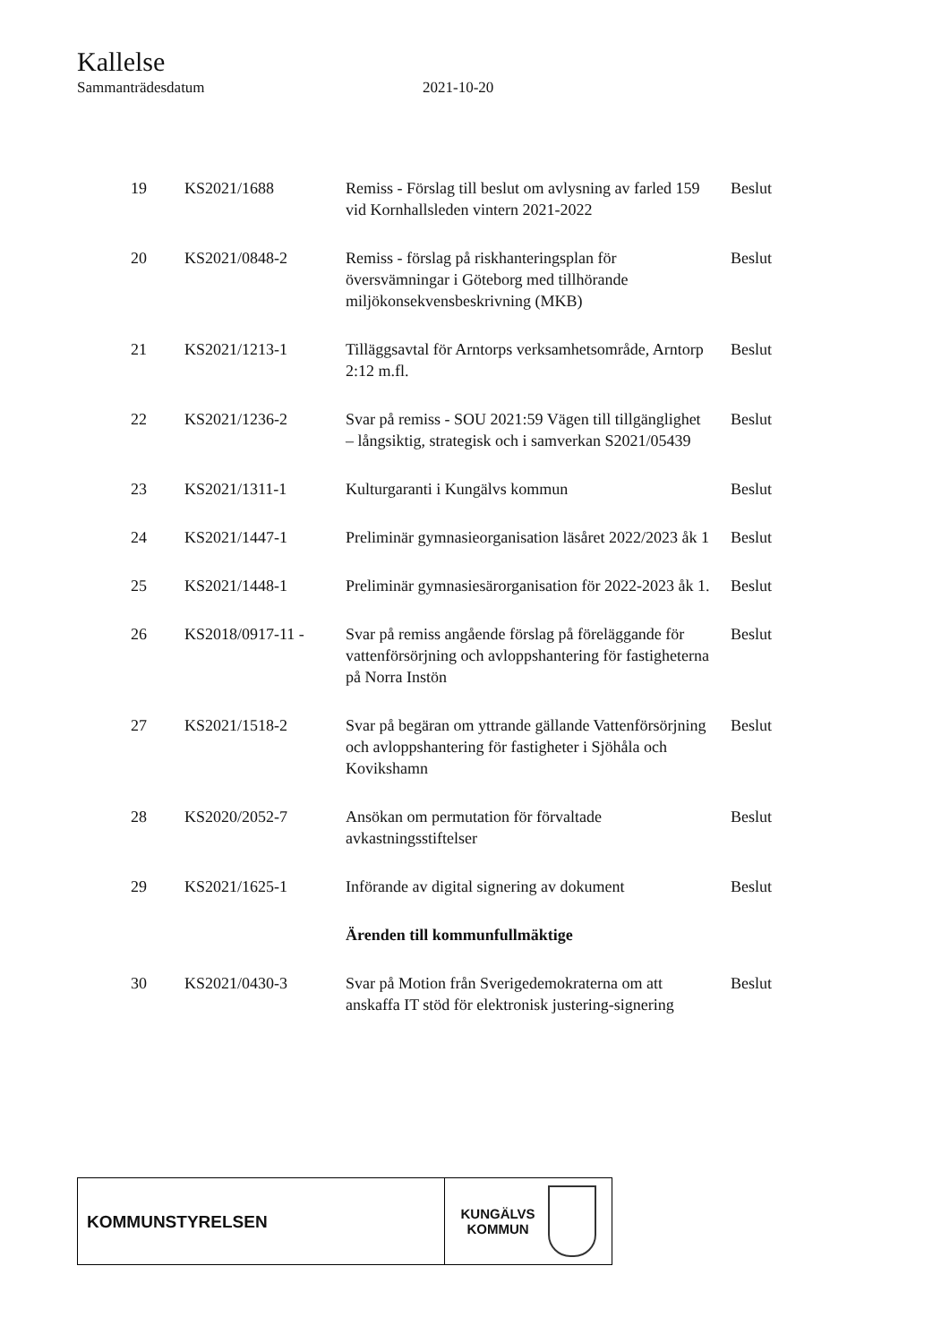Kallelse
Sammanträdesdatum 2021-10-20
| 19 | KS2021/1688 | Remiss - Förslag till beslut om avlysning av farled 159 vid Kornhallsleden vintern 2021-2022 | Beslut |
| 20 | KS2021/0848-2 | Remiss - förslag på riskhanteringsplan för översvämningar i Göteborg med tillhörande miljökonsekvensbeskrivning (MKB) | Beslut |
| 21 | KS2021/1213-1 | Tilläggsavtal för Arntorps verksamhetsområde, Arntorp 2:12 m.fl. | Beslut |
| 22 | KS2021/1236-2 | Svar på remiss - SOU 2021:59 Vägen till tillgänglighet – långsiktig, strategisk och i samverkan S2021/05439 | Beslut |
| 23 | KS2021/1311-1 | Kulturgaranti i Kungälvs kommun | Beslut |
| 24 | KS2021/1447-1 | Preliminär gymnasieorganisation läsåret 2022/2023 åk 1 | Beslut |
| 25 | KS2021/1448-1 | Preliminär gymnasiesärorganisation för 2022-2023 åk 1. | Beslut |
| 26 | KS2018/0917-11 - | Svar på remiss angående förslag på föreläggande för vattenförsörjning och avloppshantering för fastigheterna på Norra Instön | Beslut |
| 27 | KS2021/1518-2 | Svar på begäran om yttrande gällande Vattenförsörjning och avloppshantering för fastigheter i Sjöhåla och Kovikshamn | Beslut |
| 28 | KS2020/2052-7 | Ansökan om permutation för förvaltade avkastningsstiftelser | Beslut |
| 29 | KS2021/1625-1 | Införande av digital signering av dokument | Beslut |
| | | Ärenden till kommunfullmäktige | |
| 30 | KS2021/0430-3 | Svar på Motion från Sverigedemokraterna om att anskaffa IT stöd för elektronisk justering-signering | Beslut |
KOMMUNSTYRELSEN
KUNGÄLVS
KOMMUN